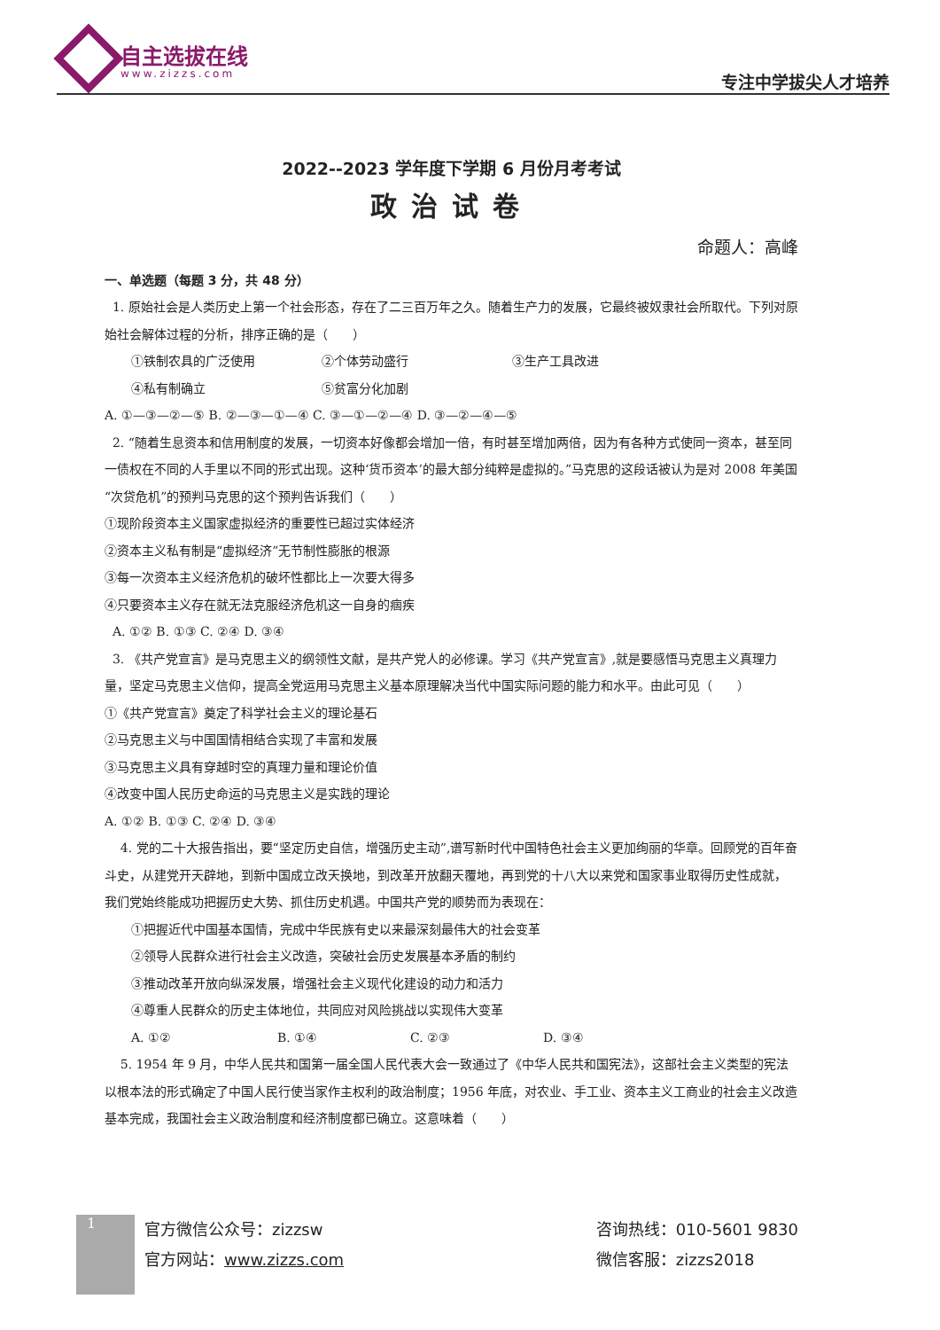自主选拔在线
www.zizzs.com 专注中学拔尖人才培养
2022--2023 学年度下学期 6 月份月考考试
政治试卷
命题人：高峰
一、单选题（每题 3 分，共 48 分）
1. 原始社会是人类历史上第一个社会形态，存在了二三百万年之久。随着生产力的发展，它最终被奴隶社会所取代。下列对原始社会解体过程的分析，排序正确的是（　　）
①铁制农具的广泛使用 ②个体劳动盛行 ③生产工具改进
④私有制确立 ⑤贫富分化加剧
A. ①—③—②—⑤ B. ②—③—①—④ C. ③—①—②—④ D. ③—②—④—⑤
2. “随着生息资本和信用制度的发展，一切资本好像都会增加一倍，有时甚至增加两倍，因为有各种方式使同一资本，甚至同一债权在不同的人手里以不同的形式出现。这种‘货币资本’的最大部分纯粹是虚拟的。”马克思的这段话被认为是对 2008 年美国“次贷危机”的预判马克思的这个预判告诉我们（　　）
①现阶段资本主义国家虚拟经济的重要性已超过实体经济
②资本主义私有制是“虚拟经济”无节制性膨胀的根源
③每一次资本主义经济危机的破坏性都比上一次要大得多
④只要资本主义存在就无法克服经济危机这一自身的痼疾
A. ①② B. ①③ C. ②④ D. ③④
3. 《共产党宣言》是马克思主义的纲领性文献，是共产党人的必修课。学习《共产党宣言》,就是要感悟马克思主义真理力量，坚定马克思主义信仰，提高全党运用马克思主义基本原理解决当代中国实际问题的能力和水平。由此可见（　　）
①《共产党宣言》奠定了科学社会主义的理论基石
②马克思主义与中国国情相结合实现了丰富和发展
③马克思主义具有穿越时空的真理力量和理论价值
④改变中国人民历史命运的马克思主义是实践的理论
A. ①② B. ①③ C. ②④ D. ③④
4. 党的二十大报告指出，要“坚定历史自信，增强历史主动”,谱写新时代中国特色社会主义更加绚丽的华章。回顾党的百年奋斗史，从建党开天辟地，到新中国成立改天换地，到改革开放翻天覆地，再到党的十八大以来党和国家事业取得历史性成就，我们党始终能成功把握历史大势、抓住历史机遇。中国共产党的顺势而为表现在：
①把握近代中国基本国情，完成中华民族有史以来最深刻最伟大的社会变革
②领导人民群众进行社会主义改造，突破社会历史发展基本矛盾的制约
③推动改革开放向纵深发展，增强社会主义现代化建设的动力和活力
④尊重人民群众的历史主体地位，共同应对风险挑战以实现伟大变革
A. ①② B. ①④ C. ②③ D. ③④
5. 1954 年 9 月，中华人民共和国第一届全国人民代表大会一致通过了《中华人民共和国宪法》，这部社会主义类型的宪法以根本法的形式确定了中国人民行使当家作主权利的政治制度；1956 年底，对农业、手工业、资本主义工商业的社会主义改造基本完成，我国社会主义政治制度和经济制度都已确立。这意味着（　　）
1
官方微信公众号：zizzsw
官方网站：www.zizzs.com
咨询热线：010-5601 9830
微信客服：zizzs2018